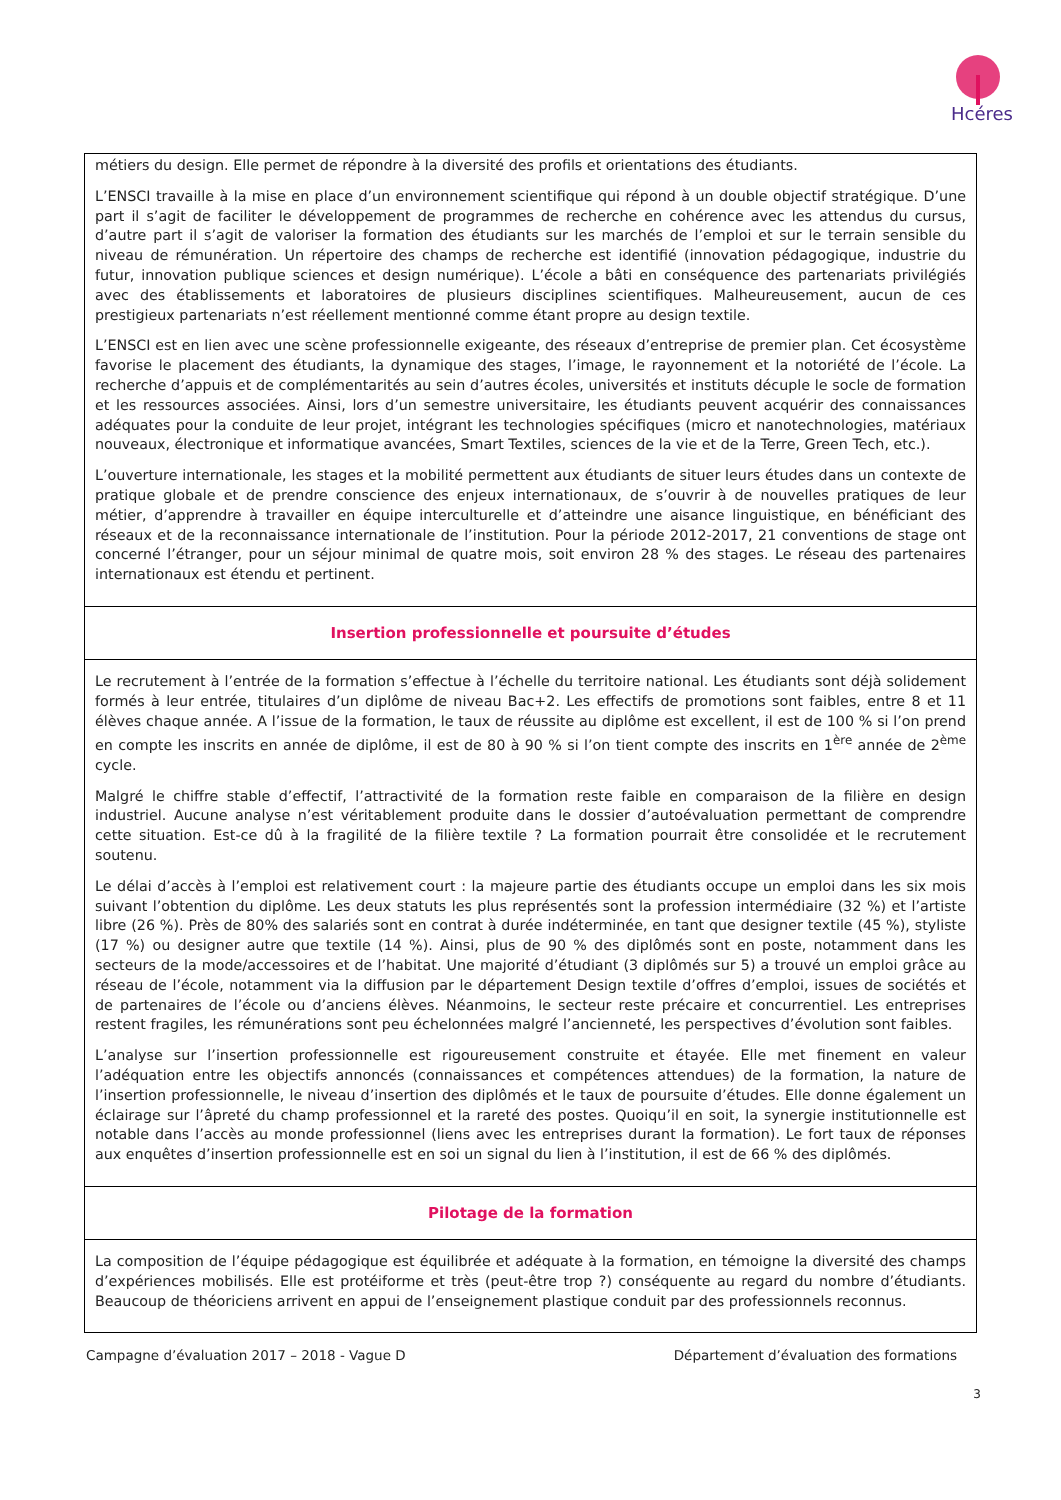Hcéres
métiers du design. Elle permet de répondre à la diversité des profils et orientations des étudiants.
L’ENSCI travaille à la mise en place d’un environnement scientifique qui répond à un double objectif stratégique. D’une part il s’agit de faciliter le développement de programmes de recherche en cohérence avec les attendus du cursus, d’autre part il s’agit de valoriser la formation des étudiants sur les marchés de l’emploi et sur le terrain sensible du niveau de rémunération. Un répertoire des champs de recherche est identifié (innovation pédagogique, industrie du futur, innovation publique sciences et design numérique). L’école a bâti en conséquence des partenariats privilégiés avec des établissements et laboratoires de plusieurs disciplines scientifiques. Malheureusement, aucun de ces prestigieux partenariats n’est réellement mentionné comme étant propre au design textile.
L’ENSCI est en lien avec une scène professionnelle exigeante, des réseaux d’entreprise de premier plan. Cet écosystème favorise le placement des étudiants, la dynamique des stages, l’image, le rayonnement et la notoriété de l’école. La recherche d’appuis et de complémentarités au sein d’autres écoles, universités et instituts décuple le socle de formation et les ressources associées. Ainsi, lors d’un semestre universitaire, les étudiants peuvent acquérir des connaissances adéquates pour la conduite de leur projet, intégrant les technologies spécifiques (micro et nanotechnologies, matériaux nouveaux, électronique et informatique avancées, Smart Textiles, sciences de la vie et de la Terre, Green Tech, etc.).
L’ouverture internationale, les stages et la mobilité permettent aux étudiants de situer leurs études dans un contexte de pratique globale et de prendre conscience des enjeux internationaux, de s’ouvrir à de nouvelles pratiques de leur métier, d’apprendre à travailler en équipe interculturelle et d’atteindre une aisance linguistique, en bénéficiant des réseaux et de la reconnaissance internationale de l’institution. Pour la période 2012-2017, 21 conventions de stage ont concerné l’étranger, pour un séjour minimal de quatre mois, soit environ 28 % des stages. Le réseau des partenaires internationaux est étendu et pertinent.
Insertion professionnelle et poursuite d’études
Le recrutement à l’entrée de la formation s’effectue à l’échelle du territoire national. Les étudiants sont déjà solidement formés à leur entrée, titulaires d’un diplôme de niveau Bac+2. Les effectifs de promotions sont faibles, entre 8 et 11 élèves chaque année. A l’issue de la formation, le taux de réussite au diplôme est excellent, il est de 100 % si l’on prend en compte les inscrits en année de diplôme, il est de 80 à 90 % si l’on tient compte des inscrits en 1<sup>ère</sup> année de 2<sup>ème</sup> cycle.
Malgré le chiffre stable d’effectif, l’attractivité de la formation reste faible en comparaison de la filière en design industriel. Aucune analyse n’est véritablement produite dans le dossier d’autoévaluation permettant de comprendre cette situation. Est-ce dû à la fragilité de la filière textile ? La formation pourrait être consolidée et le recrutement soutenu.
Le délai d’accès à l’emploi est relativement court : la majeure partie des étudiants occupe un emploi dans les six mois suivant l’obtention du diplôme. Les deux statuts les plus représentés sont la profession intermédiaire (32 %) et l’artiste libre (26 %). Près de 80% des salariés sont en contrat à durée indéterminée, en tant que designer textile (45 %), styliste (17 %) ou designer autre que textile (14 %). Ainsi, plus de 90 % des diplômés sont en poste, notamment dans les secteurs de la mode/accessoires et de l’habitat. Une majorité d’étudiant (3 diplômés sur 5) a trouvé un emploi grâce au réseau de l’école, notamment via la diffusion par le département Design textile d’offres d’emploi, issues de sociétés et de partenaires de l’école ou d’anciens élèves. Néanmoins, le secteur reste précaire et concurrentiel. Les entreprises restent fragiles, les rémunérations sont peu échelonnées malgré l’ancienneté, les perspectives d’évolution sont faibles.
L’analyse sur l’insertion professionnelle est rigoureusement construite et étayée. Elle met finement en valeur l’adéquation entre les objectifs annoncés (connaissances et compétences attendues) de la formation, la nature de l’insertion professionnelle, le niveau d’insertion des diplômés et le taux de poursuite d’études. Elle donne également un éclairage sur l’âpreté du champ professionnel et la rareté des postes. Quoiqu’il en soit, la synergie institutionnelle est notable dans l’accès au monde professionnel (liens avec les entreprises durant la formation). Le fort taux de réponses aux enquêtes d’insertion professionnelle est en soi un signal du lien à l’institution, il est de 66 % des diplômés.
Pilotage de la formation
La composition de l’équipe pédagogique est équilibrée et adéquate à la formation, en témoigne la diversité des champs d’expériences mobilisés. Elle est protéiforme et très (peut-être trop ?) conséquente au regard du nombre d’étudiants. Beaucoup de théoriciens arrivent en appui de l’enseignement plastique conduit par des professionnels reconnus.
Campagne d’évaluation 2017 – 2018 - Vague D Département d’évaluation des formations
3